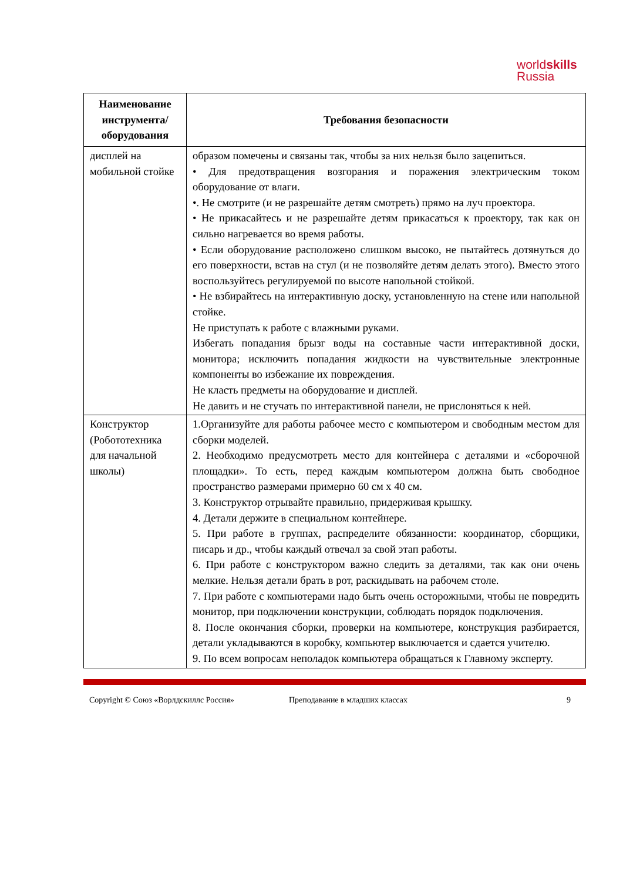worldskills
Russia
| Наименование инструмента/ оборудования | Требования безопасности |
| --- | --- |
| дисплей на мобильной стойке | образом помечены и связаны так, чтобы за них нельзя было зацепиться. • Для предотвращения возгорания и поражения электрическим током оборудование от влаги. •. Не смотрите (и не разрешайте детям смотреть) прямо на луч проектора. • Не прикасайтесь и не разрешайте детям прикасаться к проектору, так как он сильно нагревается во время работы. • Если оборудование расположено слишком высоко, не пытайтесь дотянуться до его поверхности, встав на стул (и не позволяйте детям делать этого). Вместо этого воспользуйтесь регулируемой по высоте напольной стойкой. • Не взбирайтесь на интерактивную доску, установленную на стене или напольной стойке. Не приступать к работе с влажными руками. Избегать попадания брызг воды на составные части интерактивной доски, монитора; исключить попадания жидкости на чувствительные электронные компоненты во избежание их повреждения. Не класть предметы на оборудование и дисплей. Не давить и не стучать по интерактивной панели, не прислоняться к ней. |
| Конструктор (Робототехника для начальной школы) | 1.Организуйте для работы рабочее место с компьютером и свободным местом для сборки моделей. 2. Необходимо предусмотреть место для контейнера с деталями и «сборочной площадки». То есть, перед каждым компьютером должна быть свободное пространство размерами примерно 60 см х 40 см. 3. Конструктор отрывайте правильно, придерживая крышку. 4. Детали держите в специальном контейнере. 5. При работе в группах, распределите обязанности: координатор, сборщики, писарь и др., чтобы каждый отвечал за свой этап работы. 6. При работе с конструктором важно следить за деталями, так как они очень мелкие. Нельзя детали брать в рот, раскидывать на рабочем столе. 7. При работе с компьютерами надо быть очень осторожными, чтобы не повредить монитор, при подключении конструкции, соблюдать порядок подключения. 8. После окончания сборки, проверки на компьютере, конструкция разбирается, детали укладываются в коробку, компьютер выключается и сдается учителю. 9. По всем вопросам неполадок компьютера обращаться к Главному эксперту. |
Copyright © Союз «Ворлдскиллс Россия» Преподавание в младших классах 9